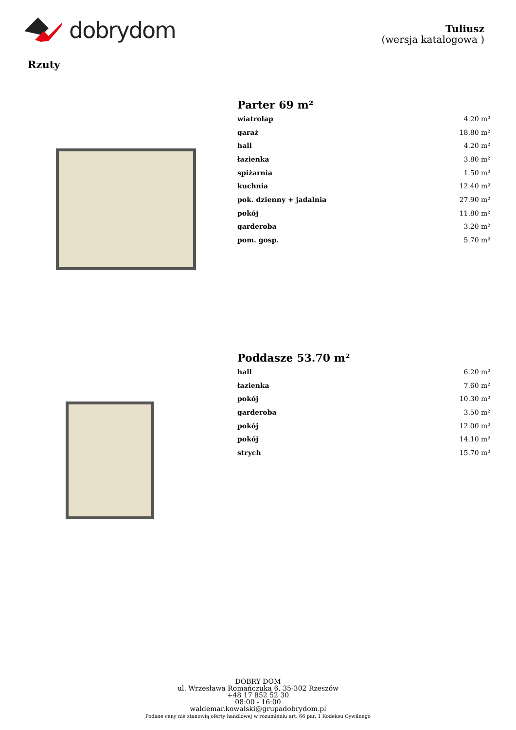dobrydom
Tuliusz
(wersja katalogowa )
Rzuty
Parter 69 m²
| wiatrołap | 4.20 m² |
| garaż | 18.80 m² |
| hall | 4.20 m² |
| łazienka | 3.80 m² |
| spiżarnia | 1.50 m² |
| kuchnia | 12.40 m² |
| pok. dzienny + jadalnia | 27.90 m² |
| pokój | 11.80 m² |
| garderoba | 3.20 m² |
| pom. gosp. | 5.70 m² |
Poddasze 53.70 m²
| hall | 6.20 m² |
| łazienka | 7.60 m² |
| pokój | 10.30 m² |
| garderoba | 3.50 m² |
| pokój | 12.00 m² |
| pokój | 14.10 m² |
| strych | 15.70 m² |
DOBRY DOM
ul. Wrzesława Romańczuka 6, 35-302 Rzeszów
+48 17 852 52 30
08:00 - 16:00
waldemar.kowalski@grupadobrydom.pl
Podane ceny nie stanowią oferty handlowej w rozumieniu art. 66 par. 1 Kodeksu Cywilnego